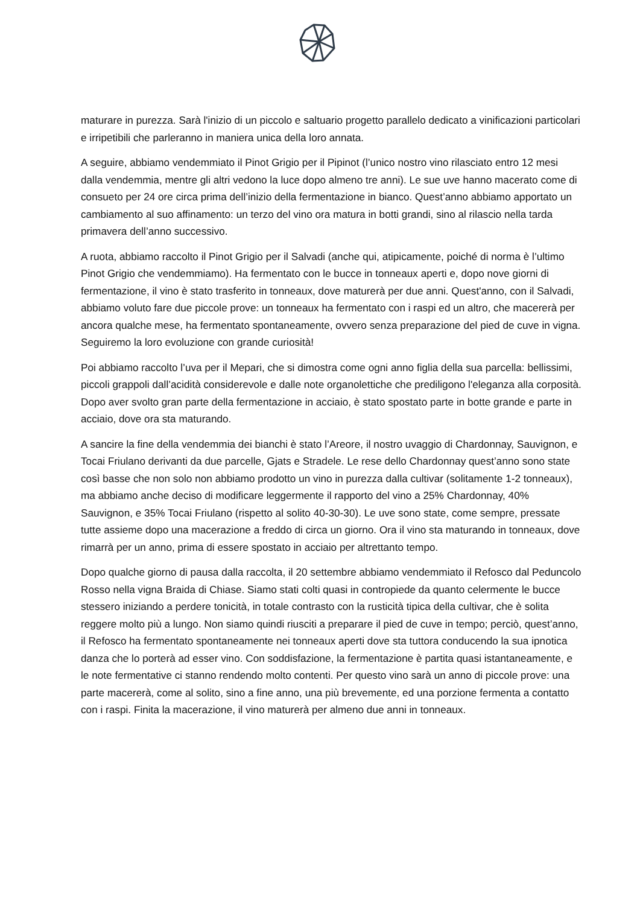maturare in purezza. Sarà l'inizio di un piccolo e saltuario progetto parallelo dedicato a vinificazioni particolari e irripetibili che parleranno in maniera unica della loro annata.
A seguire, abbiamo vendemmiato il Pinot Grigio per il Pipinot (l’unico nostro vino rilasciato entro 12 mesi dalla vendemmia, mentre gli altri vedono la luce dopo almeno tre anni). Le sue uve hanno macerato come di consueto per 24 ore circa prima dell’inizio della fermentazione in bianco. Quest’anno abbiamo apportato un cambiamento al suo affinamento: un terzo del vino ora matura in botti grandi, sino al rilascio nella tarda primavera dell’anno successivo.
A ruota, abbiamo raccolto il Pinot Grigio per il Salvadi (anche qui, atipicamente, poiché di norma è l’ultimo Pinot Grigio che vendemmiamo). Ha fermentato con le bucce in tonneaux aperti e, dopo nove giorni di fermentazione, il vino è stato trasferito in tonneaux, dove maturerà per due anni. Quest'anno, con il Salvadi, abbiamo voluto fare due piccole prove: un tonneaux ha fermentato con i raspi ed un altro, che macererà per ancora qualche mese, ha fermentato spontaneamente, ovvero senza preparazione del pied de cuve in vigna. Seguiremo la loro evoluzione con grande curiosità!
Poi abbiamo raccolto l’uva per il Mepari, che si dimostra come ogni anno figlia della sua parcella: bellissimi, piccoli grappoli dall’acidità considerevole e dalle note organolettiche che prediligono l'eleganza alla corposità. Dopo aver svolto gran parte della fermentazione in acciaio, è stato spostato parte in botte grande e parte in acciaio, dove ora sta maturando.
A sancire la fine della vendemmia dei bianchi è stato l’Areore, il nostro uvaggio di Chardonnay, Sauvignon, e Tocai Friulano derivanti da due parcelle, Gjats e Stradele. Le rese dello Chardonnay quest’anno sono state così basse che non solo non abbiamo prodotto un vino in purezza dalla cultivar (solitamente 1-2 tonneaux), ma abbiamo anche deciso di modificare leggermente il rapporto del vino a 25% Chardonnay, 40% Sauvignon, e 35% Tocai Friulano (rispetto al solito 40-30-30). Le uve sono state, come sempre, pressate tutte assieme dopo una macerazione a freddo di circa un giorno. Ora il vino sta maturando in tonneaux, dove rimarrà per un anno, prima di essere spostato in acciaio per altrettanto tempo.
Dopo qualche giorno di pausa dalla raccolta, il 20 settembre abbiamo vendemmiato il Refosco dal Peduncolo Rosso nella vigna Braida di Chiase. Siamo stati colti quasi in contropiede da quanto celermente le bucce stessero iniziando a perdere tonicità, in totale contrasto con la rusticità tipica della cultivar, che è solita reggere molto più a lungo. Non siamo quindi riusciti a preparare il pied de cuve in tempo; perciò, quest’anno, il Refosco ha fermentato spontaneamente nei tonneaux aperti dove sta tuttora conducendo la sua ipnotica danza che lo porterà ad esser vino. Con soddisfazione, la fermentazione è partita quasi istantaneamente, e le note fermentative ci stanno rendendo molto contenti. Per questo vino sarà un anno di piccole prove: una parte macererà, come al solito, sino a fine anno, una più brevemente, ed una porzione fermenta a contatto con i raspi. Finita la macerazione, il vino maturerà per almeno due anni in tonneaux.